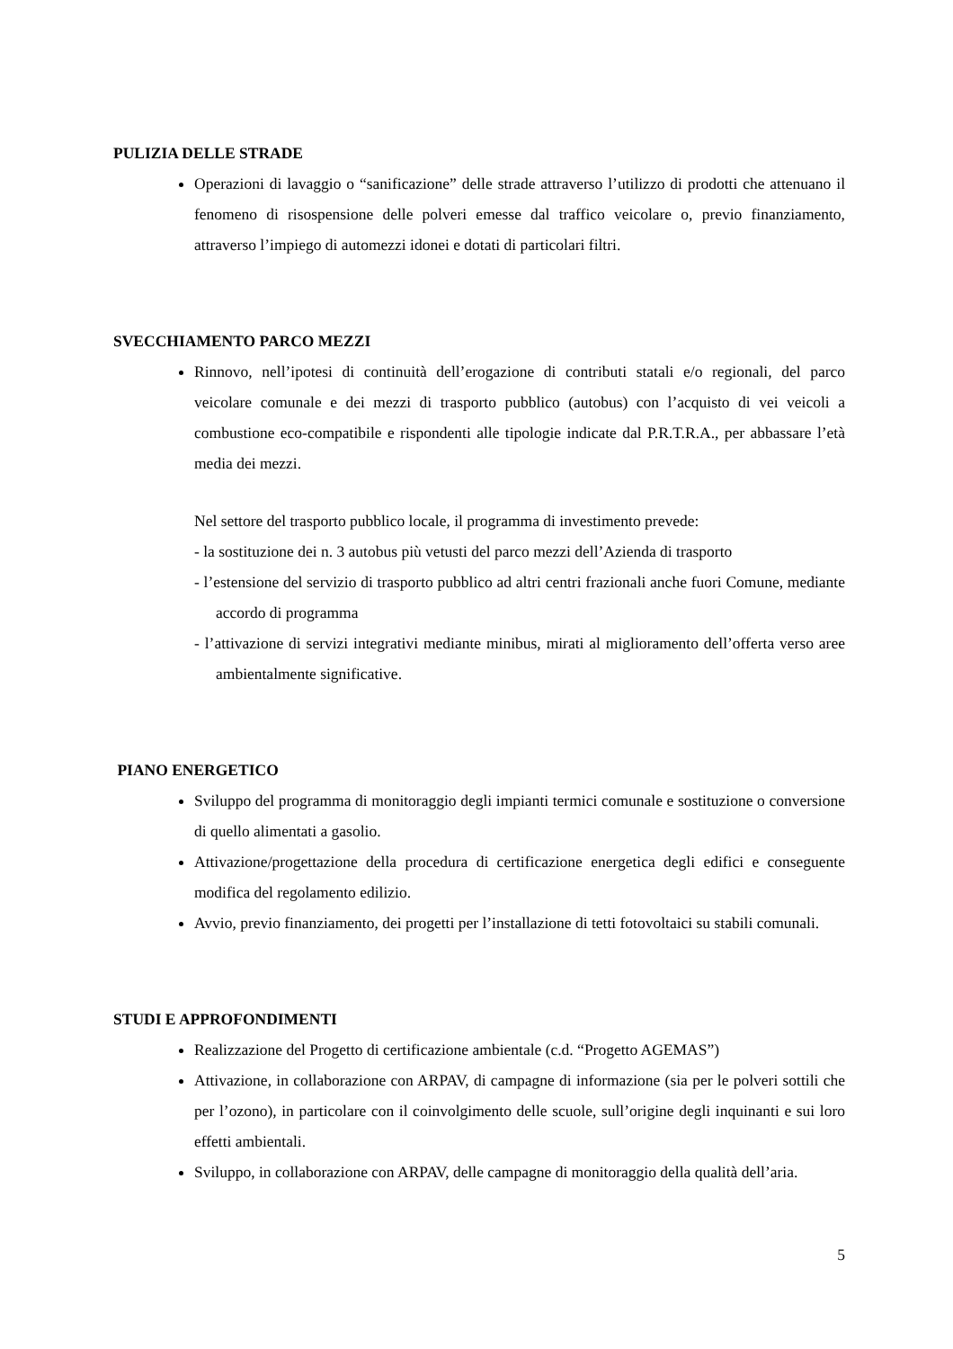PULIZIA DELLE STRADE
Operazioni di lavaggio o “sanificazione” delle strade attraverso l’utilizzo di prodotti che attenuano il fenomeno di risospensione delle polveri emesse dal traffico veicolare o, previo finanziamento, attraverso l’impiego di automezzi idonei e dotati di particolari filtri.
SVECCHIAMENTO PARCO MEZZI
Rinnovo, nell’ipotesi di continuità dell’erogazione di contributi statali e/o regionali, del parco veicolare comunale e dei mezzi di trasporto pubblico (autobus) con l’acquisto di vei veicoli a combustione eco-compatibile e rispondenti alle tipologie indicate dal P.R.T.R.A., per abbassare l’età media dei mezzi.
Nel settore del trasporto pubblico locale, il programma di investimento prevede:
- la sostituzione dei n. 3 autobus più vetusti del parco mezzi dell’Azienda di trasporto
- l’estensione del servizio di trasporto pubblico ad altri centri frazionali anche fuori Comune, mediante accordo di programma
- l’attivazione di servizi integrativi mediante minibus, mirati al miglioramento dell’offerta verso aree ambientalmente significative.
PIANO ENERGETICO
Sviluppo del programma di monitoraggio degli impianti termici comunale e sostituzione o conversione di quello alimentati a gasolio.
Attivazione/progettazione della procedura di certificazione energetica degli edifici e conseguente modifica del regolamento edilizio.
Avvio, previo finanziamento, dei progetti per l’installazione di tetti fotovoltaici su stabili comunali.
STUDI E APPROFONDIMENTI
Realizzazione del Progetto di certificazione ambientale (c.d. “Progetto AGEMAS”)
Attivazione, in collaborazione con ARPAV, di campagne di informazione (sia per le polveri sottili che per l’ozono), in particolare con il coinvolgimento delle scuole, sull’origine degli inquinanti e sui loro effetti ambientali.
Sviluppo, in collaborazione con ARPAV, delle campagne di monitoraggio della qualità dell’aria.
5